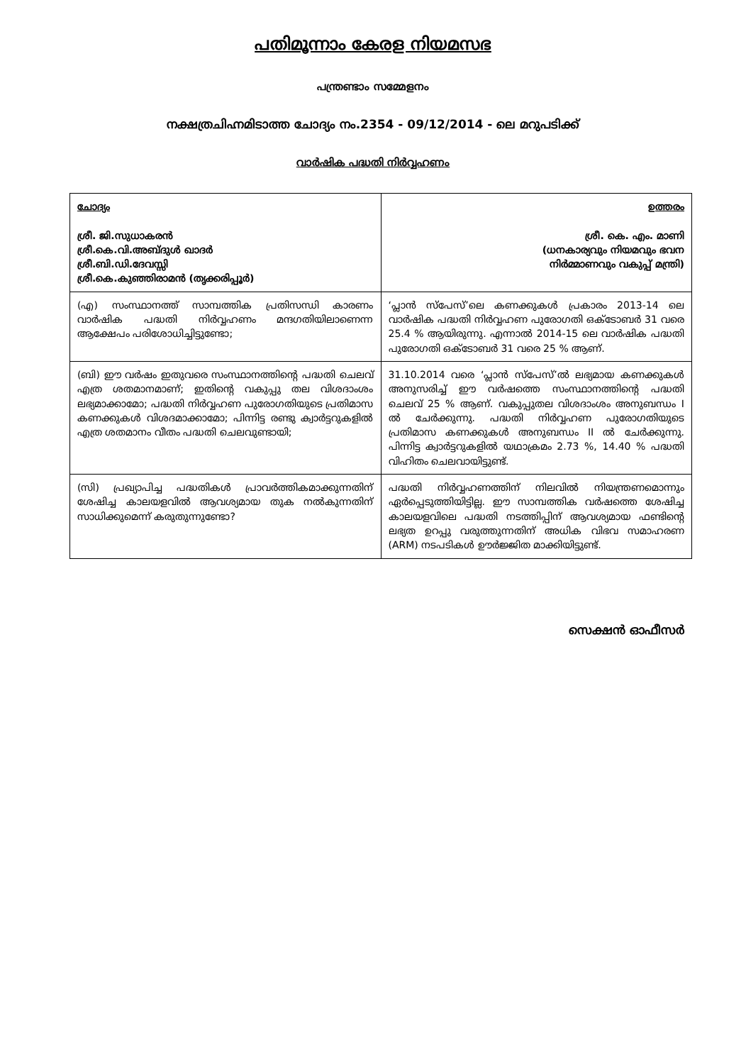പതിമൂന്നാം കേരള നിയമസഭ
പന്ത്രണ്ടാം സമ്മേളനം
നക്ഷത്രചിഹ്നമിടാത്ത ചോദ്യം നം.2354 - 09/12/2014 - ലെ മറുപടിക്ക്
വാർഷിക പദ്ധതി നിർവ്വഹണം
| ചോദ്യം ശ്രീ. ജി.സുധാകരൻ ശ്രീ.കെ.വി.അബ്ദുൾ ഖാദർ ശ്രീ.ബി.ഡി.ദേവസ്സി ശ്രീ.കെ.കുഞ്ഞിരാമൻ (തൃക്കരിപ്പൂർ) | ഉത്തരം ശ്രീ. കെ. എം. മാണി (ധനകാര്യവും നിയമവും ഭവന നിർമ്മാണവും വകുപ്പ് മന്ത്രി) |
| (എ) സംസ്ഥാനത്ത് സാമ്പത്തിക പ്രതിസന്ധി കാരണം വാർഷിക പദ്ധതി നിർവ്വഹണം മന്ദഗതിയിലാണെന്ന ആക്ഷേപം പരിശോധിച്ചിട്ടുണ്ടോ; | ‘പ്ലാൻ സ്പേസ്’ലെ കണക്കുകൾ പ്രകാരം 2013-14 ലെ വാർഷിക പദ്ധതി നിർവ്വഹണ പുരോഗതി ഒക്ടോബർ 31 വരെ 25.4 % ആയിരുന്നു. എന്നാൽ 2014-15 ലെ വാർഷിക പദ്ധതി പുരോഗതി ഒക്ടോബർ 31 വരെ 25 % ആണ്. |
| (ബി) ഈ വർഷം ഇതുവരെ സംസ്ഥാനത്തിന്റെ പദ്ധതി ചെലവ് എത്ര ശതമാനമാണ്; ഇതിന്റെ വകുപ്പു തല വിശദാംശം ലഭ്യമാക്കാമോ; പദ്ധതി നിർവ്വഹണ പുരോഗതിയുടെ പ്രതിമാസ കണക്കുകൾ വിശദമാക്കാമോ; പിന്നിട്ട രണ്ടു ക്വാർട്ടറുകളിൽ എത്ര ശതമാനം വീതം പദ്ധതി ചെലവുണ്ടായി; | 31.10.2014 വരെ ‘പ്ലാൻ സ്പേസ്’ൽ ലഭ്യമായ കണക്കുകൾ അനുസരിച്ച് ഈ വർഷത്തെ സംസ്ഥാനത്തിന്റെ പദ്ധതി ചെലവ് 25 % ആണ്. വകുപ്പുതല വിശദാംശം അനുബന്ധം I ൽ ചേർക്കുന്നു. പദ്ധതി നിർവ്വഹണ പുരോഗതിയുടെ പ്രതിമാസ കണക്കുകൾ അനുബന്ധം II ൽ ചേർക്കുന്നു. പിന്നിട്ട ക്വാർട്ടറുകളിൽ യഥാക്രമം 2.73 %, 14.40 % പദ്ധതി വിഹിതം ചെലവായിട്ടുണ്ട്. |
| (സി) പ്രഖ്യാപിച്ച പദ്ധതികൾ പ്രാവർത്തികമാക്കുന്നതിന് ശേഷിച്ച കാലയളവിൽ ആവശ്യമായ തുക നൽകുന്നതിന് സാധിക്കുമെന്ന് കരുതുന്നുണ്ടോ? | പദ്ധതി നിർവ്വഹണത്തിന് നിലവിൽ നിയന്ത്രണമൊന്നും ഏർപ്പെടുത്തിയിട്ടില്ല. ഈ സാമ്പത്തിക വർഷത്തെ ശേഷിച്ച കാലയളവിലെ പദ്ധതി നടത്തിപ്പിന് ആവശ്യമായ ഫണ്ടിന്റെ ലഭ്യത ഉറപ്പു വരുത്തുന്നതിന് അധിക വിഭവ സമാഹരണ (ARM) നടപടികൾ ഊർജ്ജിത മാക്കിയിട്ടുണ്ട്. |
സെക്ഷൻ ഓഫീസർ